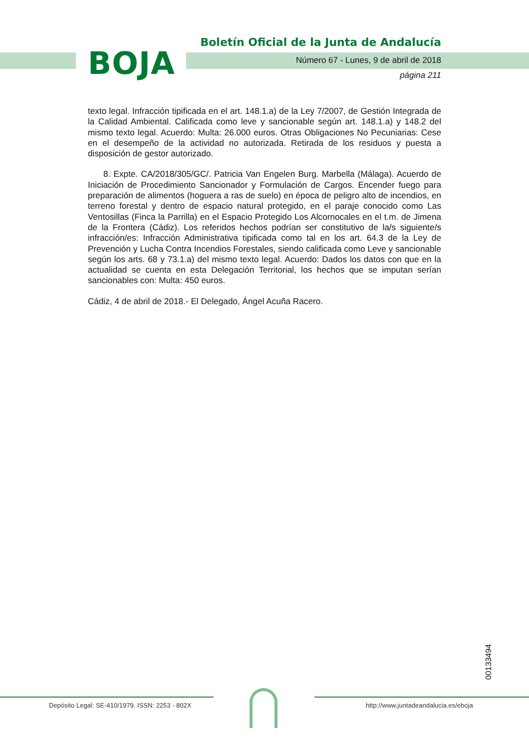BOJA
Boletín Oficial de la Junta de Andalucía
Número 67 - Lunes, 9 de abril de 2018
página 211
texto legal. Infracción tipificada en el art. 148.1.a) de la Ley 7/2007, de Gestión Integrada de la Calidad Ambiental. Calificada como leve y sancionable según art. 148.1.a) y 148.2 del mismo texto legal. Acuerdo: Multa: 26.000 euros. Otras Obligaciones No Pecuniarias: Cese en el desempeño de la actividad no autorizada. Retirada de los residuos y puesta a disposición de gestor autorizado.
8. Expte. CA/2018/305/GC/. Patricia Van Engelen Burg. Marbella (Málaga). Acuerdo de Iniciación de Procedimiento Sancionador y Formulación de Cargos. Encender fuego para preparación de alimentos (hoguera a ras de suelo) en época de peligro alto de incendios, en terreno forestal y dentro de espacio natural protegido, en el paraje conocido como Las Ventosillas (Finca la Parrilla) en el Espacio Protegido Los Alcornocales en el t.m. de Jimena de la Frontera (Cádiz). Los referidos hechos podrían ser constitutivo de la/s siguiente/s infracción/es: Infracción Administrativa tipificada como tal en los art. 64.3 de la Ley de Prevención y Lucha Contra Incendios Forestales, siendo calificada como Leve y sancionable según los arts. 68 y 73.1.a) del mismo texto legal. Acuerdo: Dados los datos con que en la actualidad se cuenta en esta Delegación Territorial, los hechos que se imputan serían sancionables con: Multa: 450 euros.
Cádiz, 4 de abril de 2018.- El Delegado, Ángel Acuña Racero.
00133494
Depósito Legal: SE-410/1979. ISSN: 2253 - 802X
http://www.juntadeandalucia.es/eboja